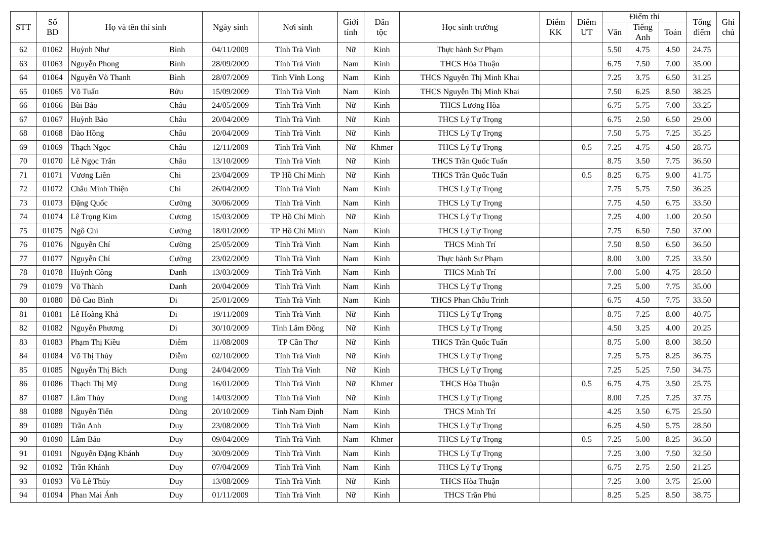| STT | Số BD | Họ và tên thí sinh | | Ngày sinh | Nơi sinh | Giới tính | Dân tộc | Học sinh trường | Điểm KK | Điểm ƯT | Điểm thi | | | Tổng điểm | Ghi chú |
| --- | --- | --- | --- | --- | --- | --- | --- | --- | --- | --- | --- | --- | --- | --- | --- |
| | | | | | | | | | | | Văn | Tiếng Anh | Toán | | |
| 62 | 01062 | Huỳnh Như | Bình | 04/11/2009 | Tỉnh Trà Vinh | Nữ | Kinh | Thực hành Sư Phạm | | | 5.50 | 4.75 | 4.50 | 24.75 | |
| 63 | 01063 | Nguyễn Phong | Bình | 28/09/2009 | Tỉnh Trà Vinh | Nam | Kinh | THCS Hòa Thuận | | | 6.75 | 7.50 | 7.00 | 35.00 | |
| 64 | 01064 | Nguyễn Võ Thanh | Bình | 28/07/2009 | Tỉnh Vĩnh Long | Nam | Kinh | THCS Nguyễn Thị Minh Khai | | | 7.25 | 3.75 | 6.50 | 31.25 | |
| 65 | 01065 | Võ Tuấn | Bửu | 15/09/2009 | Tỉnh Trà Vinh | Nam | Kinh | THCS Nguyễn Thị Minh Khai | | | 7.50 | 6.25 | 8.50 | 38.25 | |
| 66 | 01066 | Bùi Bảo | Châu | 24/05/2009 | Tỉnh Trà Vinh | Nữ | Kinh | THCS Lương Hòa | | | 6.75 | 5.75 | 7.00 | 33.25 | |
| 67 | 01067 | Huỳnh Bảo | Châu | 20/04/2009 | Tỉnh Trà Vinh | Nữ | Kinh | THCS Lý Tự Trọng | | | 6.75 | 2.50 | 6.50 | 29.00 | |
| 68 | 01068 | Đào Hồng | Châu | 20/04/2009 | Tỉnh Trà Vinh | Nữ | Kinh | THCS Lý Tự Trọng | | | 7.50 | 5.75 | 7.25 | 35.25 | |
| 69 | 01069 | Thạch Ngọc | Châu | 12/11/2009 | Tỉnh Trà Vinh | Nữ | Khmer | THCS Lý Tự Trọng | | 0.5 | 7.25 | 4.75 | 4.50 | 28.75 | |
| 70 | 01070 | Lê Ngọc Trân | Châu | 13/10/2009 | Tỉnh Trà Vinh | Nữ | Kinh | THCS Trần Quốc Tuấn | | | 8.75 | 3.50 | 7.75 | 36.50 | |
| 71 | 01071 | Vương Liên | Chi | 23/04/2009 | TP Hồ Chí Minh | Nữ | Kinh | THCS Trần Quốc Tuấn | | 0.5 | 8.25 | 6.75 | 9.00 | 41.75 | |
| 72 | 01072 | Châu Minh Thiện | Chí | 26/04/2009 | Tỉnh Trà Vinh | Nam | Kinh | THCS Lý Tự Trọng | | | 7.75 | 5.75 | 7.50 | 36.25 | |
| 73 | 01073 | Đặng Quốc | Cường | 30/06/2009 | Tỉnh Trà Vinh | Nam | Kinh | THCS Lý Tự Trọng | | | 7.75 | 4.50 | 6.75 | 33.50 | |
| 74 | 01074 | Lê Trọng Kim | Cương | 15/03/2009 | TP Hồ Chí Minh | Nữ | Kinh | THCS Lý Tự Trọng | | | 7.25 | 4.00 | 1.00 | 20.50 | |
| 75 | 01075 | Ngô Chí | Cường | 18/01/2009 | TP Hồ Chí Minh | Nam | Kinh | THCS Lý Tự Trọng | | | 7.75 | 6.50 | 7.50 | 37.00 | |
| 76 | 01076 | Nguyễn Chí | Cường | 25/05/2009 | Tỉnh Trà Vinh | Nam | Kinh | THCS Minh Trí | | | 7.50 | 8.50 | 6.50 | 36.50 | |
| 77 | 01077 | Nguyễn Chí | Cường | 23/02/2009 | Tỉnh Trà Vinh | Nam | Kinh | Thực hành Sư Phạm | | | 8.00 | 3.00 | 7.25 | 33.50 | |
| 78 | 01078 | Huỳnh Công | Danh | 13/03/2009 | Tỉnh Trà Vinh | Nam | Kinh | THCS Minh Trí | | | 7.00 | 5.00 | 4.75 | 28.50 | |
| 79 | 01079 | Võ Thành | Danh | 20/04/2009 | Tỉnh Trà Vinh | Nam | Kinh | THCS Lý Tự Trọng | | | 7.25 | 5.00 | 7.75 | 35.00 | |
| 80 | 01080 | Đỗ Cao Bình | Di | 25/01/2009 | Tỉnh Trà Vinh | Nam | Kinh | THCS Phan Châu Trinh | | | 6.75 | 4.50 | 7.75 | 33.50 | |
| 81 | 01081 | Lê Hoàng Khả | Di | 19/11/2009 | Tỉnh Trà Vinh | Nữ | Kinh | THCS Lý Tự Trọng | | | 8.75 | 7.25 | 8.00 | 40.75 | |
| 82 | 01082 | Nguyễn Phương | Di | 30/10/2009 | Tỉnh Lâm Đồng | Nữ | Kinh | THCS Lý Tự Trọng | | | 4.50 | 3.25 | 4.00 | 20.25 | |
| 83 | 01083 | Phạm Thị Kiều | Diễm | 11/08/2009 | TP Cần Thơ | Nữ | Kinh | THCS Trần Quốc Tuấn | | | 8.75 | 5.00 | 8.00 | 38.50 | |
| 84 | 01084 | Võ Thị Thúy | Diễm | 02/10/2009 | Tỉnh Trà Vinh | Nữ | Kinh | THCS Lý Tự Trọng | | | 7.25 | 5.75 | 8.25 | 36.75 | |
| 85 | 01085 | Nguyễn Thị Bích | Dung | 24/04/2009 | Tỉnh Trà Vinh | Nữ | Kinh | THCS Lý Tự Trọng | | | 7.25 | 5.25 | 7.50 | 34.75 | |
| 86 | 01086 | Thạch Thị Mỹ | Dung | 16/01/2009 | Tỉnh Trà Vinh | Nữ | Khmer | THCS Hòa Thuận | | 0.5 | 6.75 | 4.75 | 3.50 | 25.75 | |
| 87 | 01087 | Lâm Thùy | Dung | 14/03/2009 | Tỉnh Trà Vinh | Nữ | Kinh | THCS Lý Tự Trọng | | | 8.00 | 7.25 | 7.25 | 37.75 | |
| 88 | 01088 | Nguyễn Tiến | Dũng | 20/10/2009 | Tỉnh Nam Định | Nam | Kinh | THCS Minh Trí | | | 4.25 | 3.50 | 6.75 | 25.50 | |
| 89 | 01089 | Trần Anh | Duy | 23/08/2009 | Tỉnh Trà Vinh | Nam | Kinh | THCS Lý Tự Trọng | | | 6.25 | 4.50 | 5.75 | 28.50 | |
| 90 | 01090 | Lâm Bảo | Duy | 09/04/2009 | Tỉnh Trà Vinh | Nam | Khmer | THCS Lý Tự Trọng | | 0.5 | 7.25 | 5.00 | 8.25 | 36.50 | |
| 91 | 01091 | Nguyễn Đặng Khánh | Duy | 30/09/2009 | Tỉnh Trà Vinh | Nam | Kinh | THCS Lý Tự Trọng | | | 7.25 | 3.00 | 7.50 | 32.50 | |
| 92 | 01092 | Trần Khánh | Duy | 07/04/2009 | Tỉnh Trà Vinh | Nam | Kinh | THCS Lý Tự Trọng | | | 6.75 | 2.75 | 2.50 | 21.25 | |
| 93 | 01093 | Võ Lê Thủy | Duy | 13/08/2009 | Tỉnh Trà Vinh | Nữ | Kinh | THCS Hòa Thuận | | | 7.25 | 3.00 | 3.75 | 25.00 | |
| 94 | 01094 | Phan Mai Ánh | Duy | 01/11/2009 | Tỉnh Trà Vinh | Nữ | Kinh | THCS Trần Phú | | | 8.25 | 5.25 | 8.50 | 38.75 | |